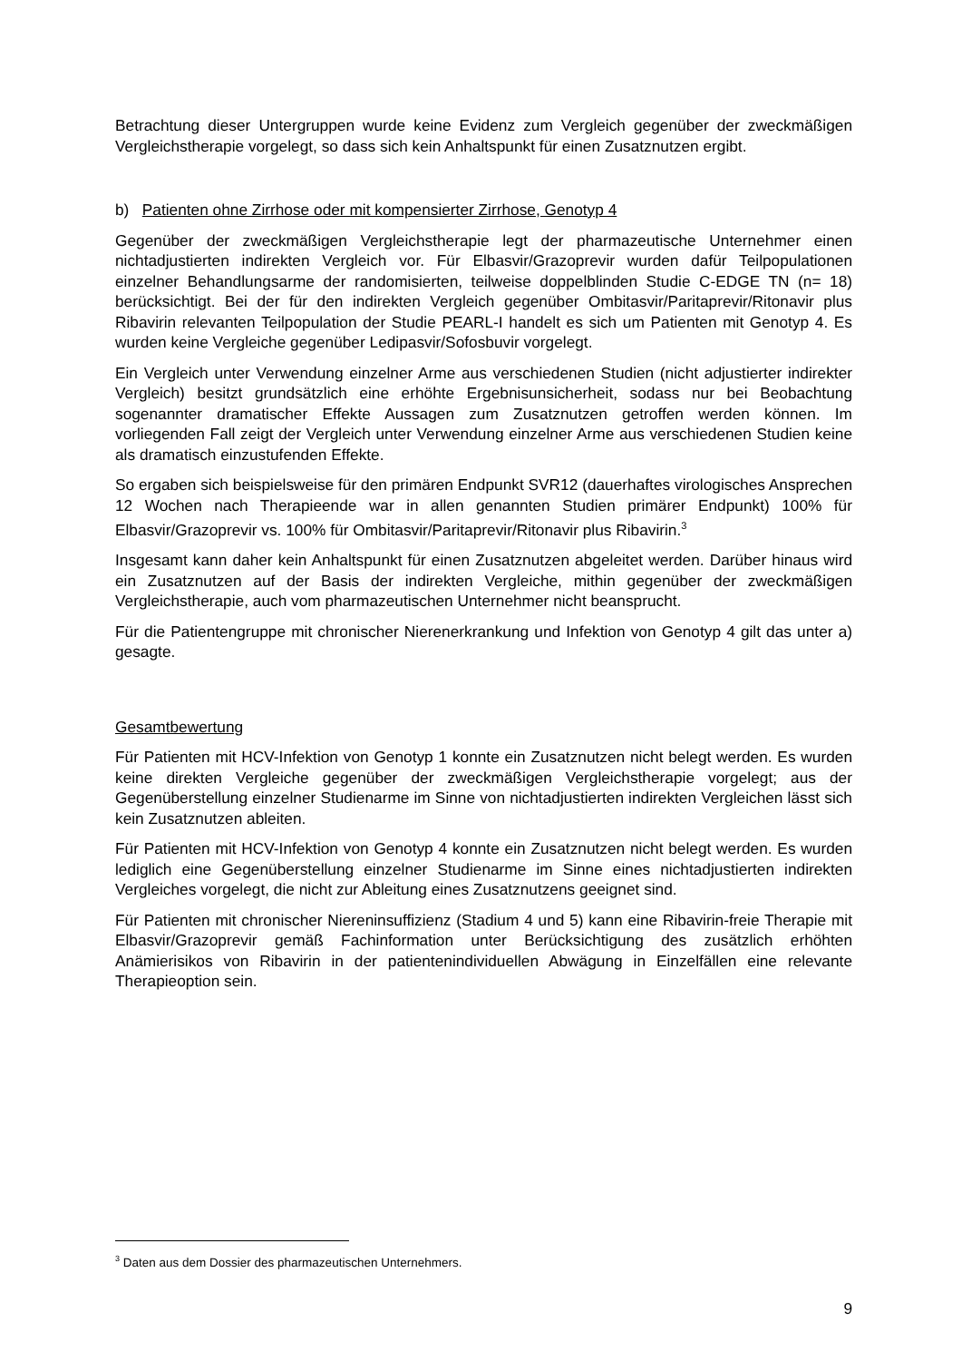Betrachtung dieser Untergruppen wurde keine Evidenz zum Vergleich gegenüber der zweckmäßigen Vergleichstherapie vorgelegt, so dass sich kein Anhaltspunkt für einen Zusatznutzen ergibt.
b) Patienten ohne Zirrhose oder mit kompensierter Zirrhose, Genotyp 4
Gegenüber der zweckmäßigen Vergleichstherapie legt der pharmazeutische Unternehmer einen nichtadjustierten indirekten Vergleich vor. Für Elbasvir/Grazoprevir wurden dafür Teilpopulationen einzelner Behandlungsarme der randomisierten, teilweise doppelblinden Studie C-EDGE TN (n= 18) berücksichtigt. Bei der für den indirekten Vergleich gegenüber Ombitasvir/Paritaprevir/Ritonavir plus Ribavirin relevanten Teilpopulation der Studie PEARL-I handelt es sich um Patienten mit Genotyp 4. Es wurden keine Vergleiche gegenüber Ledipasvir/Sofosbuvir vorgelegt.
Ein Vergleich unter Verwendung einzelner Arme aus verschiedenen Studien (nicht adjustierter indirekter Vergleich) besitzt grundsätzlich eine erhöhte Ergebnisunsicherheit, sodass nur bei Beobachtung sogenannter dramatischer Effekte Aussagen zum Zusatznutzen getroffen werden können. Im vorliegenden Fall zeigt der Vergleich unter Verwendung einzelner Arme aus verschiedenen Studien keine als dramatisch einzustufenden Effekte.
So ergaben sich beispielsweise für den primären Endpunkt SVR12 (dauerhaftes virologisches Ansprechen 12 Wochen nach Therapieende war in allen genannten Studien primärer Endpunkt) 100% für Elbasvir/Grazoprevir vs. 100% für Ombitasvir/Paritaprevir/Ritonavir plus Ribavirin.<sup>3</sup>
Insgesamt kann daher kein Anhaltspunkt für einen Zusatznutzen abgeleitet werden. Darüber hinaus wird ein Zusatznutzen auf der Basis der indirekten Vergleiche, mithin gegenüber der zweckmäßigen Vergleichstherapie, auch vom pharmazeutischen Unternehmer nicht beansprucht.
Für die Patientengruppe mit chronischer Nierenerkrankung und Infektion von Genotyp 4 gilt das unter a) gesagte.
Gesamtbewertung
Für Patienten mit HCV-Infektion von Genotyp 1 konnte ein Zusatznutzen nicht belegt werden. Es wurden keine direkten Vergleiche gegenüber der zweckmäßigen Vergleichstherapie vorgelegt; aus der Gegenüberstellung einzelner Studienarme im Sinne von nichtadjustierten indirekten Vergleichen lässt sich kein Zusatznutzen ableiten.
Für Patienten mit HCV-Infektion von Genotyp 4 konnte ein Zusatznutzen nicht belegt werden. Es wurden lediglich eine Gegenüberstellung einzelner Studienarme im Sinne eines nichtadjustierten indirekten Vergleiches vorgelegt, die nicht zur Ableitung eines Zusatznutzens geeignet sind.
Für Patienten mit chronischer Niereninsuffizienz (Stadium 4 und 5) kann eine Ribavirin-freie Therapie mit Elbasvir/Grazoprevir gemäß Fachinformation unter Berücksichtigung des zusätzlich erhöhten Anämierisikos von Ribavirin in der patientenindividuellen Abwägung in Einzelfällen eine relevante Therapieoption sein.
<sup>3</sup> Daten aus dem Dossier des pharmazeutischen Unternehmers.
9